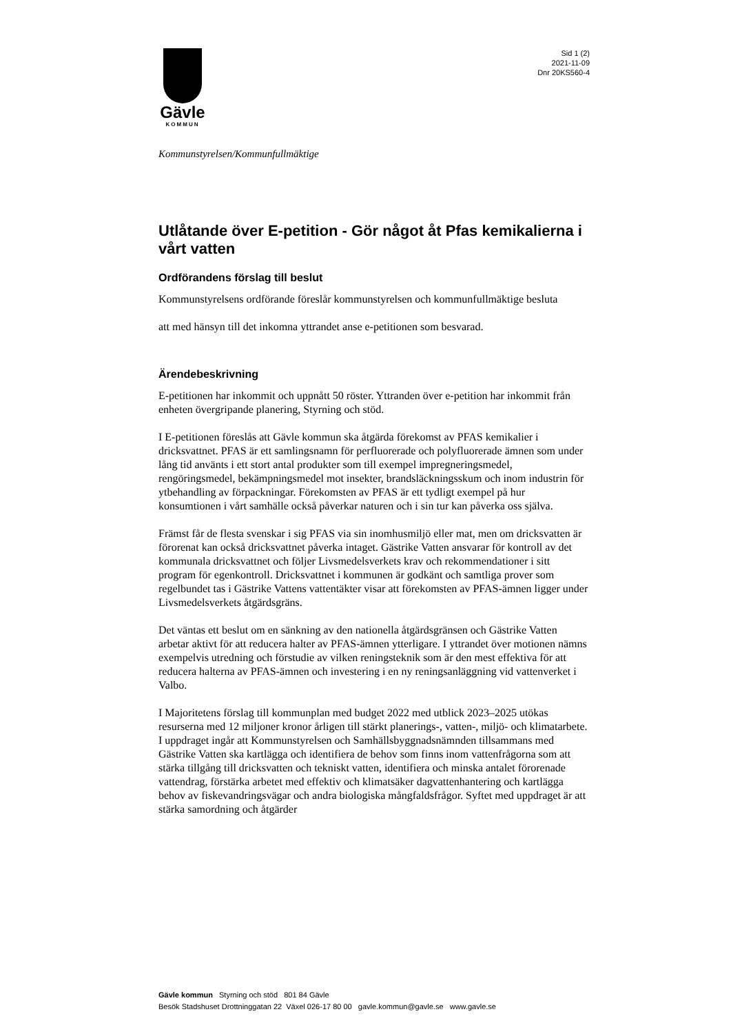Gävle
KOMMUN
Sid 1 (2)
2021-11-09
Dnr 20KS560-4
Kommunstyrelsen/Kommunfullmäktige
Utlåtande över E-petition - Gör något åt Pfas kemikalierna i vårt vatten
Ordförandens förslag till beslut
Kommunstyrelsens ordförande föreslår kommunstyrelsen och kommunfullmäktige besluta
att med hänsyn till det inkomna yttrandet anse e-petitionen som besvarad.
Ärendebeskrivning
E-petitionen har inkommit och uppnått 50 röster. Yttranden över e-petition har inkommit från enheten övergripande planering, Styrning och stöd.
I E-petitionen föreslås att Gävle kommun ska åtgärda förekomst av PFAS kemikalier i dricksvattnet. PFAS är ett samlingsnamn för perfluorerade och polyfluorerade ämnen som under lång tid använts i ett stort antal produkter som till exempel impregneringsmedel, rengöringsmedel, bekämpningsmedel mot insekter, brandsläckningsskum och inom industrin för ytbehandling av förpackningar. Förekomsten av PFAS är ett tydligt exempel på hur konsumtionen i vårt samhälle också påverkar naturen och i sin tur kan påverka oss själva.
Främst får de flesta svenskar i sig PFAS via sin inomhusmiljö eller mat, men om dricksvatten är förorenat kan också dricksvattnet påverka intaget. Gästrike Vatten ansvarar för kontroll av det kommunala dricksvattnet och följer Livsmedelsverkets krav och rekommendationer i sitt program för egenkontroll. Dricksvattnet i kommunen är godkänt och samtliga prover som regelbundet tas i Gästrike Vattens vattentäkter visar att förekomsten av PFAS-ämnen ligger under Livsmedelsverkets åtgärdsgräns.
Det väntas ett beslut om en sänkning av den nationella åtgärdsgränsen och Gästrike Vatten arbetar aktivt för att reducera halter av PFAS-ämnen ytterligare. I yttrandet över motionen nämns exempelvis utredning och förstudie av vilken reningsteknik som är den mest effektiva för att reducera halterna av PFAS-ämnen och investering i en ny reningsanläggning vid vattenverket i Valbo.
I Majoritetens förslag till kommunplan med budget 2022 med utblick 2023–2025 utökas resurserna med 12 miljoner kronor årligen till stärkt planerings-, vatten-, miljö- och klimatarbete. I uppdraget ingår att Kommunstyrelsen och Samhällsbyggnadsnämnden tillsammans med Gästrike Vatten ska kartlägga och identifiera de behov som finns inom vattenfrågorna som att stärka tillgång till dricksvatten och tekniskt vatten, identifiera och minska antalet förorenade vattendrag, förstärka arbetet med effektiv och klimatsäker dagvattenhantering och kartlägga behov av fiskevandringsvägar och andra biologiska mångfaldsfrågor. Syftet med uppdraget är att stärka samordning och åtgärder
Gävle kommun Styrning och stöd 801 84 Gävle
Besök Stadshuset Drottninggatan 22 Växel 026-17 80 00 gavle.kommun@gavle.se www.gavle.se